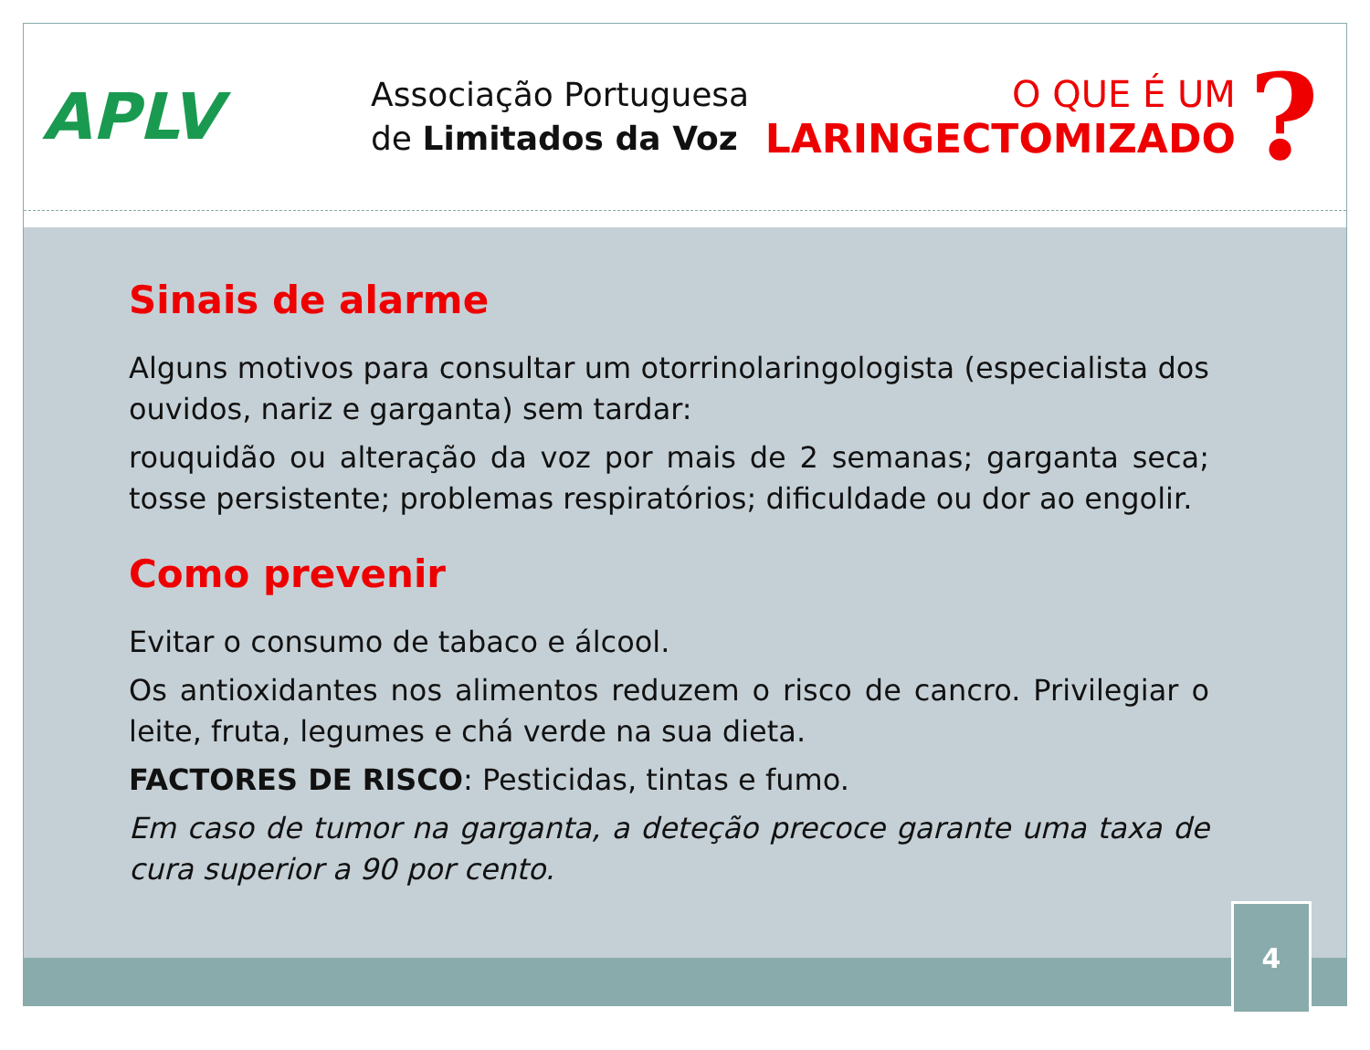APLV
Associação Portuguesa
de Limitados da Voz
O QUE É UM
LARINGECTOMIZADO
?
Sinais de alarme
Alguns motivos para consultar um otorrinolaringologista (especialista dos ouvidos, nariz e garganta) sem tardar:
rouquidão ou alteração da voz por mais de 2 semanas; garganta seca; tosse persistente; problemas respiratórios; dificuldade ou dor ao engolir.
Como prevenir
Evitar o consumo de tabaco e álcool.
Os antioxidantes nos alimentos reduzem o risco de cancro. Privilegiar o leite, fruta, legumes e chá verde na sua dieta.
FACTORES DE RISCO: Pesticidas, tintas e fumo.
Em caso de tumor na garganta, a deteção precoce garante uma taxa de cura superior a 90 por cento.
4